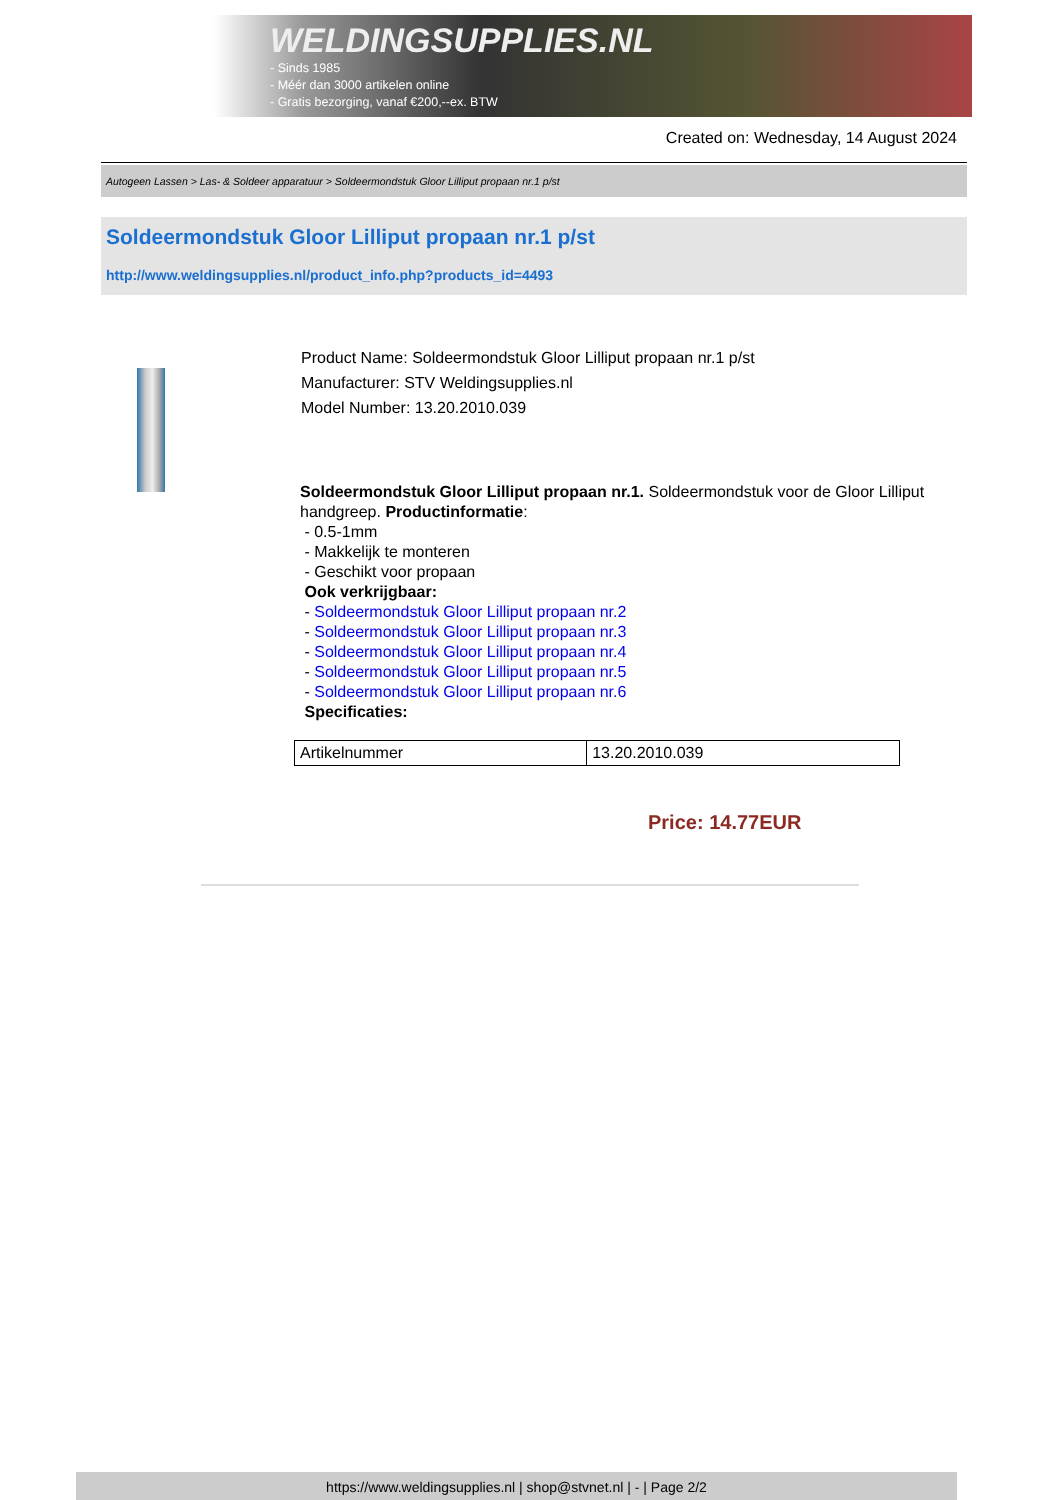WELDINGSUPPLIES.NL
- Sinds 1985
- Méér dan 3000 artikelen online
- Gratis bezorging, vanaf €200,--ex. BTW
Created on: Wednesday, 14 August 2024
Autogeen Lassen > Las- & Soldeer apparatuur > Soldeermondstuk Gloor Lilliput propaan nr.1 p/st
Soldeermondstuk Gloor Lilliput propaan nr.1 p/st
http://www.weldingsupplies.nl/product_info.php?products_id=4493
Product Name: Soldeermondstuk Gloor Lilliput propaan nr.1 p/st
Manufacturer: STV Weldingsupplies.nl
Model Number: 13.20.2010.039
Soldeermondstuk Gloor Lilliput propaan nr.1. Soldeermondstuk voor de Gloor Lilliput handgreep. Productinformatie:
- 0.5-1mm
- Makkelijk te monteren
- Geschikt voor propaan
Ook verkrijgbaar:
- Soldeermondstuk Gloor Lilliput propaan nr.2
- Soldeermondstuk Gloor Lilliput propaan nr.3
- Soldeermondstuk Gloor Lilliput propaan nr.4
- Soldeermondstuk Gloor Lilliput propaan nr.5
- Soldeermondstuk Gloor Lilliput propaan nr.6
Specificaties:
| Artikelnummer | 13.20.2010.039 |
Price: 14.77EUR
https://www.weldingsupplies.nl | shop@stvnet.nl | - | Page 2/2